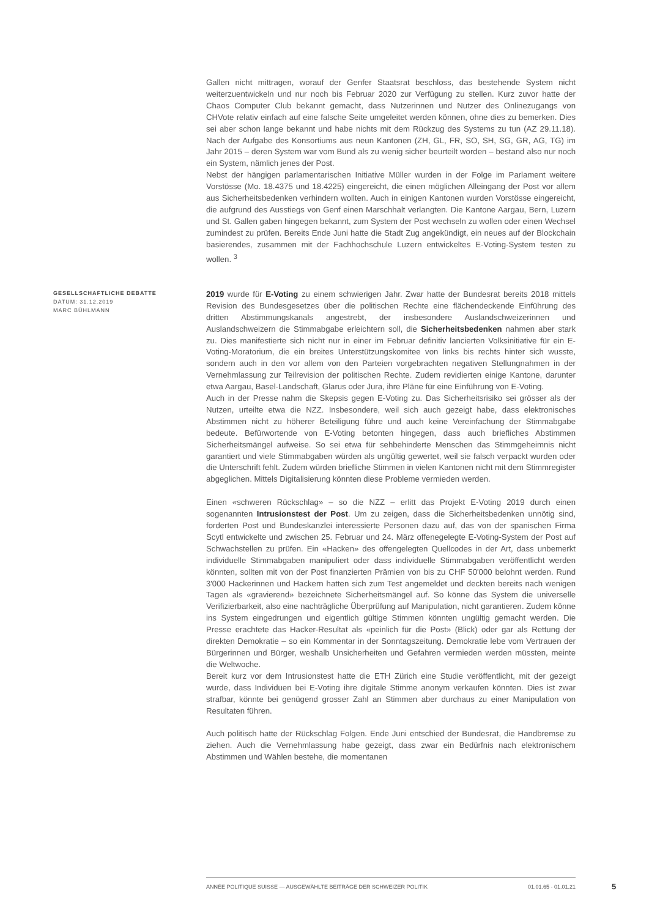Gallen nicht mittragen, worauf der Genfer Staatsrat beschloss, das bestehende System nicht weiterzuentwickeln und nur noch bis Februar 2020 zur Verfügung zu stellen. Kurz zuvor hatte der Chaos Computer Club bekannt gemacht, dass Nutzerinnen und Nutzer des Onlinezugangs von CHVote relativ einfach auf eine falsche Seite umgeleitet werden können, ohne dies zu bemerken. Dies sei aber schon lange bekannt und habe nichts mit dem Rückzug des Systems zu tun (AZ 29.11.18). Nach der Aufgabe des Konsortiums aus neun Kantonen (ZH, GL, FR, SO, SH, SG, GR, AG, TG) im Jahr 2015 – deren System war vom Bund als zu wenig sicher beurteilt worden – bestand also nur noch ein System, nämlich jenes der Post.
Nebst der hängigen parlamentarischen Initiative Müller wurden in der Folge im Parlament weitere Vorstösse (Mo. 18.4375 und 18.4225) eingereicht, die einen möglichen Alleingang der Post vor allem aus Sicherheitsbedenken verhindern wollten. Auch in einigen Kantonen wurden Vorstösse eingereicht, die aufgrund des Ausstiegs von Genf einen Marschhalt verlangten. Die Kantone Aargau, Bern, Luzern und St. Gallen gaben hingegen bekannt, zum System der Post wechseln zu wollen oder einen Wechsel zumindest zu prüfen. Bereits Ende Juni hatte die Stadt Zug angekündigt, ein neues auf der Blockchain basierendes, zusammen mit der Fachhochschule Luzern entwickeltes E-Voting-System testen zu wollen. <sup>3</sup>
GESELLSCHAFTLICHE DEBATTE
DATUM: 31.12.2019
MARC BÜHLMANN
2019 wurde für E-Voting zu einem schwierigen Jahr. Zwar hatte der Bundesrat bereits 2018 mittels Revision des Bundesgesetzes über die politischen Rechte eine flächendeckende Einführung des dritten Abstimmungskanals angestrebt, der insbesondere Auslandschweizerinnen und Auslandschweizern die Stimmabgabe erleichtern soll, die Sicherheitsbedenken nahmen aber stark zu. Dies manifestierte sich nicht nur in einer im Februar definitiv lancierten Volksinitiative für ein E-Voting-Moratorium, die ein breites Unterstützungskomitee von links bis rechts hinter sich wusste, sondern auch in den vor allem von den Parteien vorgebrachten negativen Stellungnahmen in der Vernehmlassung zur Teilrevision der politischen Rechte. Zudem revidierten einige Kantone, darunter etwa Aargau, Basel-Landschaft, Glarus oder Jura, ihre Pläne für eine Einführung von E-Voting.
Auch in der Presse nahm die Skepsis gegen E-Voting zu. Das Sicherheitsrisiko sei grösser als der Nutzen, urteilte etwa die NZZ. Insbesondere, weil sich auch gezeigt habe, dass elektronisches Abstimmen nicht zu höherer Beteiligung führe und auch keine Vereinfachung der Stimmabgabe bedeute. Befürwortende von E-Voting betonten hingegen, dass auch briefliches Abstimmen Sicherheitsmängel aufweise. So sei etwa für sehbehinderte Menschen das Stimmgeheimnis nicht garantiert und viele Stimmabgaben würden als ungültig gewertet, weil sie falsch verpackt wurden oder die Unterschrift fehlt. Zudem würden briefliche Stimmen in vielen Kantonen nicht mit dem Stimmregister abgeglichen. Mittels Digitalisierung könnten diese Probleme vermieden werden.
Einen «schweren Rückschlag» – so die NZZ – erlitt das Projekt E-Voting 2019 durch einen sogenannten Intrusionstest der Post. Um zu zeigen, dass die Sicherheitsbedenken unnötig sind, forderten Post und Bundeskanzlei interessierte Personen dazu auf, das von der spanischen Firma Scytl entwickelte und zwischen 25. Februar und 24. März offenegelegte E-Voting-System der Post auf Schwachstellen zu prüfen. Ein «Hacken» des offengelegten Quellcodes in der Art, dass unbemerkt individuelle Stimmabgaben manipuliert oder dass individuelle Stimmabgaben veröffentlicht werden könnten, sollten mit von der Post finanzierten Prämien von bis zu CHF 50'000 belohnt werden. Rund 3'000 Hackerinnen und Hackern hatten sich zum Test angemeldet und deckten bereits nach wenigen Tagen als «gravierend» bezeichnete Sicherheitsmängel auf. So könne das System die universelle Verifizierbarkeit, also eine nachträgliche Überprüfung auf Manipulation, nicht garantieren. Zudem könne ins System eingedrungen und eigentlich gültige Stimmen könnten ungültig gemacht werden. Die Presse erachtete das Hacker-Resultat als «peinlich für die Post» (Blick) oder gar als Rettung der direkten Demokratie – so ein Kommentar in der Sonntagszeitung. Demokratie lebe vom Vertrauen der Bürgerinnen und Bürger, weshalb Unsicherheiten und Gefahren vermieden werden müssten, meinte die Weltwoche.
Bereit kurz vor dem Intrusionstest hatte die ETH Zürich eine Studie veröffentlicht, mit der gezeigt wurde, dass Individuen bei E-Voting ihre digitale Stimme anonym verkaufen könnten. Dies ist zwar strafbar, könnte bei genügend grosser Zahl an Stimmen aber durchaus zu einer Manipulation von Resultaten führen.
Auch politisch hatte der Rückschlag Folgen. Ende Juni entschied der Bundesrat, die Handbremse zu ziehen. Auch die Vernehmlassung habe gezeigt, dass zwar ein Bedürfnis nach elektronischem Abstimmen und Wählen bestehe, die momentanen
ANNÉE POLITIQUE SUISSE — AUSGEWÄHLTE BEITRÄGE DER SCHWEIZER POLITIK 01.01.65 - 01.01.21
5